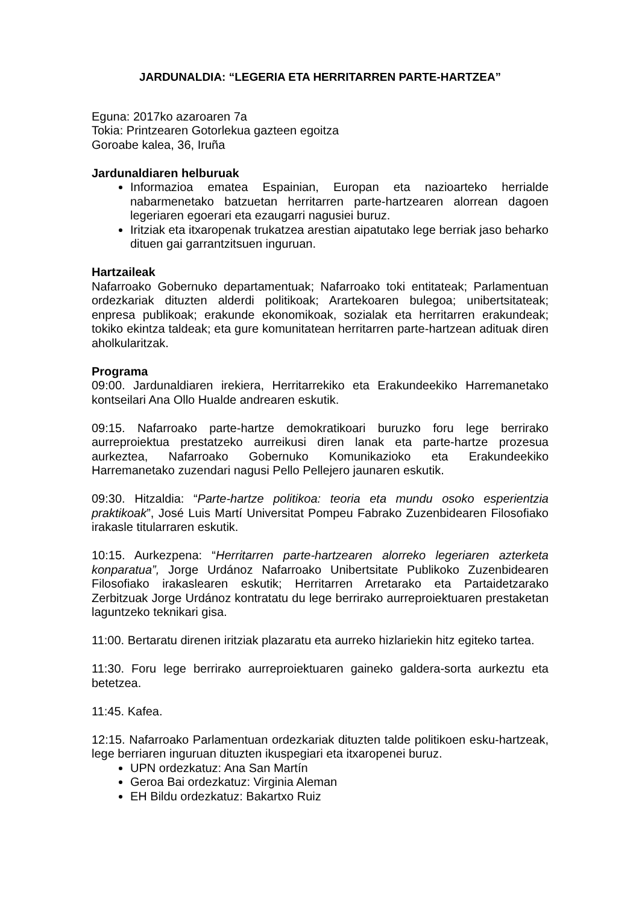JARDUNALDIA: “LEGERIA ETA HERRITARREN PARTE-HARTZEA”
Eguna: 2017ko azaroaren 7a
Tokia: Printzearen Gotorlekua gazteen egoitza
Goroabe kalea, 36, Iruña
Jardunaldiaren helburuak
Informazioa ematea Espainian, Europan eta nazioarteko herrialde nabarmenetako batzuetan herritarren parte-hartzearen alorrean dagoen legeriaren egoerari eta ezaugarri nagusiei buruz.
Iritziak eta itxaropenak trukatzea arestian aipatutako lege berriak jaso beharko dituen gai garrantzitsuen inguruan.
Hartzaileak
Nafarroako Gobernuko departamentuak; Nafarroako toki entitateak; Parlamentuan ordezkariak dituzten alderdi politikoak; Arartekoaren bulegoa; unibertsitateak; enpresa publikoak; erakunde ekonomikoak, sozialak eta herritarren erakundeak; tokiko ekintza taldeak; eta gure komunitatean herritarren parte-hartzean adituak diren aholkularitzak.
Programa
09:00. Jardunaldiaren irekiera, Herritarrekiko eta Erakundeekiko Harremanetako kontseilari Ana Ollo Hualde andrearen eskutik.
09:15. Nafarroako parte-hartze demokratikoari buruzko foru lege berrirako aurreproiektua prestatzeko aurreikusi diren lanak eta parte-hartze prozesua aurkeztea, Nafarroako Gobernuko Komunikazioko eta Erakundeekiko Harremanetako zuzendari nagusi Pello Pellejero jaunaren eskutik.
09:30. Hitzaldia: “Parte-hartze politikoa: teoria eta mundu osoko esperientzia praktikoak”, José Luis Martí Universitat Pompeu Fabrako Zuzenbidearen Filosofiako irakasle titularraren eskutik.
10:15. Aurkezpena: “Herritarren parte-hartzearen alorreko legeriaren azterketa konparatua”, Jorge Urdánoz Nafarroako Unibertsitate Publikoko Zuzenbidearen Filosofiako irakaslearen eskutik; Herritarren Arretarako eta Partaidetzarako Zerbitzuak Jorge Urdánoz kontratatu du lege berrirako aurreproiektuaren prestaketan laguntzeko teknikari gisa.
11:00. Bertaratu direnen iritziak plazaratu eta aurreko hizlariekin hitz egiteko tartea.
11:30. Foru lege berrirako aurreproiektuaren gaineko galdera-sorta aurkeztu eta betetzea.
11:45. Kafea.
12:15. Nafarroako Parlamentuan ordezkariak dituzten talde politikoen esku-hartzeak, lege berriaren inguruan dituzten ikuspegiari eta itxaropenei buruz.
UPN ordezkatuz: Ana San Martín
Geroa Bai ordezkatuz: Virginia Aleman
EH Bildu ordezkatuz: Bakartxo Ruiz